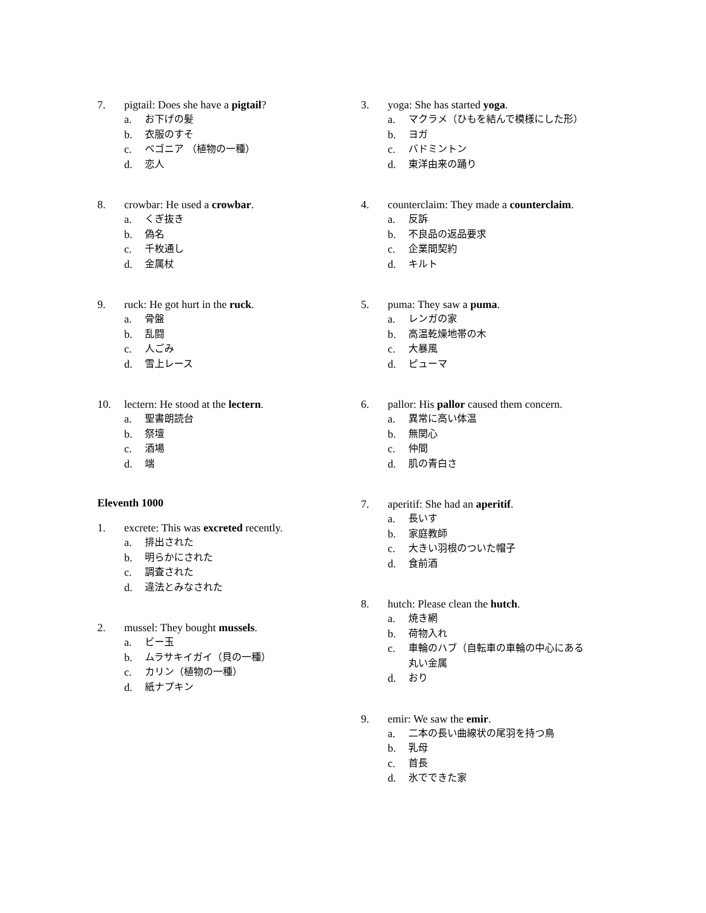7. pigtail: Does she have a pigtail?
a. お下げの髪
b. 衣服のすそ
c. ベゴニア （植物の一種）
d. 恋人
8. crowbar: He used a crowbar.
a. くぎ抜き
b. 偽名
c. 千枚通し
d. 金属杖
9. ruck: He got hurt in the ruck.
a. 骨盤
b. 乱闘
c. 人ごみ
d. 雪上レース
10. lectern: He stood at the lectern.
a. 聖書朗読台
b. 祭壇
c. 酒場
d. 端
Eleventh 1000
1. excrete: This was excreted recently.
a. 排出された
b. 明らかにされた
c. 調査された
d. 違法とみなされた
2. mussel: They bought mussels.
a. ビー玉
b. ムラサキイガイ（貝の一種）
c. カリン（植物の一種）
d. 紙ナプキン
3. yoga: She has started yoga.
a. マクラメ（ひもを結んで模様にした形）
b. ヨガ
c. バドミントン
d. 東洋由来の踊り
4. counterclaim: They made a counterclaim.
a. 反訴
b. 不良品の返品要求
c. 企業間契約
d. キルト
5. puma: They saw a puma.
a. レンガの家
b. 高温乾燥地帯の木
c. 大暴風
d. ピューマ
6. pallor: His pallor caused them concern.
a. 異常に高い体温
b. 無関心
c. 仲間
d. 肌の青白さ
7. aperitif: She had an aperitif.
a. 長いす
b. 家庭教師
c. 大きい羽根のついた帽子
d. 食前酒
8. hutch: Please clean the hutch.
a. 焼き網
b. 荷物入れ
c. 車輪のハブ（自転車の車輪の中心にある丸い金属
d. おり
9. emir: We saw the emir.
a. 二本の長い曲線状の尾羽を持つ鳥
b. 乳母
c. 首長
d. 氷でできた家